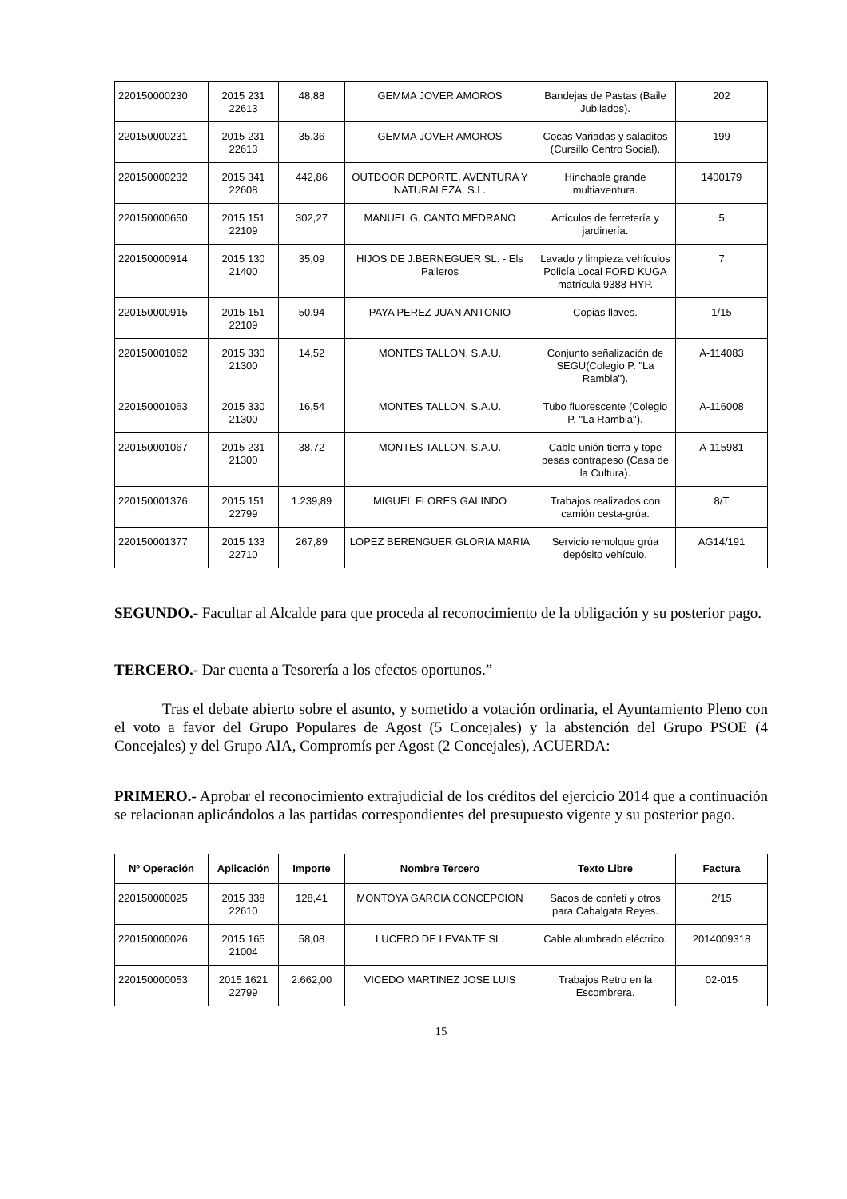| 220150000230 | 2015 231 22613 | 48,88 | GEMMA JOVER AMOROS | Bandejas de Pastas (Baile Jubilados). | 202 |
| 220150000231 | 2015 231 22613 | 35,36 | GEMMA JOVER AMOROS | Cocas Variadas y saladitos (Cursillo Centro Social). | 199 |
| 220150000232 | 2015 341 22608 | 442,86 | OUTDOOR DEPORTE, AVENTURA Y NATURALEZA, S.L. | Hinchable grande multiaventura. | 1400179 |
| 220150000650 | 2015 151 22109 | 302,27 | MANUEL G. CANTO MEDRANO | Artículos de ferretería y jardinería. | 5 |
| 220150000914 | 2015 130 21400 | 35,09 | HIJOS DE J.BERNEGUER SL. - Els Palleros | Lavado y limpieza vehículos Policía Local FORD KUGA matrícula 9388-HYP. | 7 |
| 220150000915 | 2015 151 22109 | 50,94 | PAYA PEREZ JUAN ANTONIO | Copias llaves. | 1/15 |
| 220150001062 | 2015 330 21300 | 14,52 | MONTES TALLON, S.A.U. | Conjunto señalización de SEGU(Colegio P. "La Rambla"). | A-114083 |
| 220150001063 | 2015 330 21300 | 16,54 | MONTES TALLON, S.A.U. | Tubo fluorescente (Colegio P. "La Rambla"). | A-116008 |
| 220150001067 | 2015 231 21300 | 38,72 | MONTES TALLON, S.A.U. | Cable unión tierra y tope pesas contrapeso (Casa de la Cultura). | A-115981 |
| 220150001376 | 2015 151 22799 | 1.239,89 | MIGUEL FLORES GALINDO | Trabajos realizados con camión cesta-grúa. | 8/T |
| 220150001377 | 2015 133 22710 | 267,89 | LOPEZ BERENGUER GLORIA MARIA | Servicio remolque grúa depósito vehículo. | AG14/191 |
SEGUNDO.- Facultar al Alcalde para que proceda al reconocimiento de la obligación y su posterior pago.
TERCERO.- Dar cuenta a Tesorería a los efectos oportunos.”
Tras el debate abierto sobre el asunto, y sometido a votación ordinaria, el Ayuntamiento Pleno con el voto a favor del Grupo Populares de Agost (5 Concejales) y la abstención del Grupo PSOE (4 Concejales) y del Grupo AIA, Compromís per Agost (2 Concejales), ACUERDA:
PRIMERO.- Aprobar el reconocimiento extrajudicial de los créditos del ejercicio 2014 que a continuación se relacionan aplicándolos a las partidas correspondientes del presupuesto vigente y su posterior pago.
| Nº Operación | Aplicación | Importe | Nombre Tercero | Texto Libre | Factura |
| --- | --- | --- | --- | --- | --- |
| 220150000025 | 2015 338 22610 | 128,41 | MONTOYA GARCIA CONCEPCION | Sacos de confeti y otros para Cabalgata Reyes. | 2/15 |
| 220150000026 | 2015 165 21004 | 58,08 | LUCERO DE LEVANTE SL. | Cable alumbrado eléctrico. | 2014009318 |
| 220150000053 | 2015 1621 22799 | 2.662,00 | VICEDO MARTINEZ JOSE LUIS | Trabajos Retro en la Escombrera. | 02-015 |
15